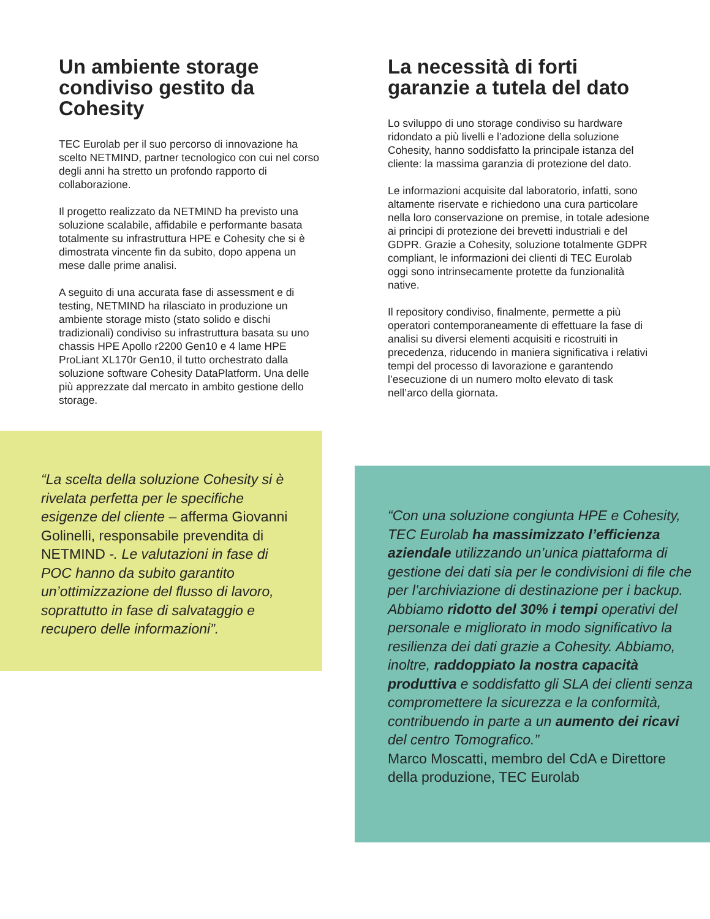Un ambiente storage condiviso gestito da Cohesity
TEC Eurolab per il suo percorso di innovazione ha scelto NETMIND, partner tecnologico con cui nel corso degli anni ha stretto un profondo rapporto di collaborazione.
Il progetto realizzato da NETMIND ha previsto una soluzione scalabile, affidabile e performante basata totalmente su infrastruttura HPE e Cohesity che si è dimostrata vincente fin da subito, dopo appena un mese dalle prime analisi.
A seguito di una accurata fase di assessment e di testing, NETMIND ha rilasciato in produzione un ambiente storage misto (stato solido e dischi tradizionali) condiviso su infrastruttura basata su uno chassis HPE Apollo r2200 Gen10 e 4 lame HPE ProLiant XL170r Gen10, il tutto orchestrato dalla soluzione software Cohesity DataPlatform. Una delle più apprezzate dal mercato in ambito gestione dello storage.
La necessità di forti garanzie a tutela del dato
Lo sviluppo di uno storage condiviso su hardware ridondato a più livelli e l’adozione della soluzione Cohesity, hanno soddisfatto la principale istanza del cliente: la massima garanzia di protezione del dato.
Le informazioni acquisite dal laboratorio, infatti, sono altamente riservate e richiedono una cura particolare nella loro conservazione on premise, in totale adesione ai principi di protezione dei brevetti industriali e del GDPR. Grazie a Cohesity, soluzione totalmente GDPR compliant, le informazioni dei clienti di TEC Eurolab oggi sono intrinsecamente protette da funzionalità native.
Il repository condiviso, finalmente, permette a più operatori contemporaneamente di effettuare la fase di analisi su diversi elementi acquisiti e ricostruiti in precedenza, riducendo in maniera significativa i relativi tempi del processo di lavorazione e garantendo l’esecuzione di un numero molto elevato di task nell’arco della giornata.
“La scelta della soluzione Cohesity si è rivelata perfetta per le specifiche esigenze del cliente – afferma Giovanni Golinelli, responsabile prevendita di NETMIND -. Le valutazioni in fase di POC hanno da subito garantito un’ottimizzazione del flusso di lavoro, soprattutto in fase di salvataggio e recupero delle informazioni”.
“Con una soluzione congiunta HPE e Cohesity, TEC Eurolab ha massimizzato l’efficienza aziendale utilizzando un’unica piattaforma di gestione dei dati sia per le condivisioni di file che per l’archiviazione di destinazione per i backup. Abbiamo ridotto del 30% i tempi operativi del personale e migliorato in modo significativo la resilienza dei dati grazie a Cohesity. Abbiamo, inoltre, raddoppiato la nostra capacità produttiva e soddisfatto gli SLA dei clienti senza compromettere la sicurezza e la conformità, contribuendo in parte a un aumento dei ricavi del centro Tomografico.”
Marco Moscatti, membro del CdA e Direttore della produzione, TEC Eurolab